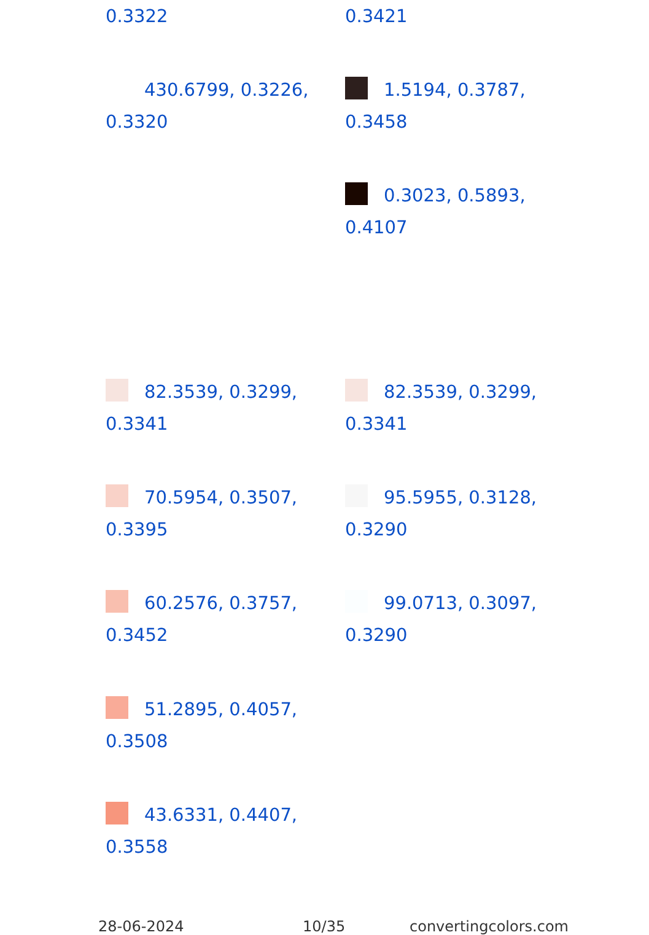0.3322
430.6799, 0.3226, 0.3320
82.3539, 0.3299, 0.3341
70.5954, 0.3507, 0.3395
60.2576, 0.3757, 0.3452
51.2895, 0.4057, 0.3508
43.6331, 0.4407, 0.3558
0.3421
1.5194, 0.3787, 0.3458
0.3023, 0.5893, 0.4107
82.3539, 0.3299, 0.3341
95.5955, 0.3128, 0.3290
99.0713, 0.3097, 0.3290
28-06-2024 10/35 convertingcolors.com